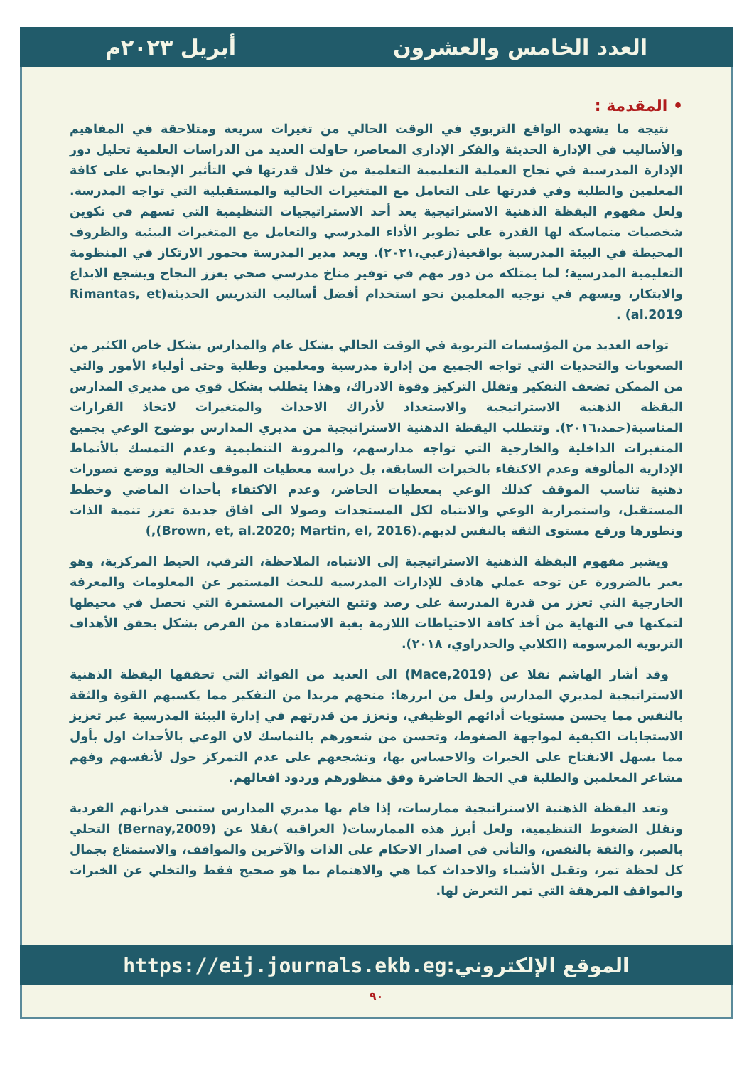العدد الخامس والعشرون أبريل ٢٠٢٣م
• المقدمة :
نتيجة ما يشهده الواقع التربوي في الوقت الحالي من تغيرات سريعة ومتلاحقة في المفاهيم والأساليب في الإدارة الحديثة والفكر الإداري المعاصر، حاولت العديد من الدراسات العلمية تحليل دور الإدارة المدرسية في نجاح العملية التعليمية التعلمية من خلال قدرتها في التأثير الإيجابي على كافة المعلمين والطلبة وفي قدرتها على التعامل مع المتغيرات الحالية والمستقبلية التي تواجه المدرسة. ولعل مفهوم اليقظة الذهنية الاستراتيجية يعد أحد الاستراتيجيات التنظيمية التي تسهم في تكوين شخصيات متماسكة لها القدرة على تطوير الأداء المدرسي والتعامل مع المتغيرات البيئية والظروف المحيطة في البيئة المدرسية بواقعية(زعبي،٢٠٢١). ويعد مدير المدرسة محمور الارتكاز في المنظومة التعليمية المدرسية؛ لما يمتلكه من دور مهم في توفير مناخ مدرسي صحي يعزز النجاح ويشجع الابداع والابتكار، ويسهم في توجيه المعلمين نحو استخدام أفضل أساليب التدريس الحديثة(Rimantas, et al.2019) .
تواجه العديد من المؤسسات التربوية في الوقت الحالي بشكل عام والمدارس بشكل خاص الكثير من الصعوبات والتحديات التي تواجه الجميع من إدارة مدرسية ومعلمين وطلبة وحتى أولياء الأمور والتي من الممكن تضعف التفكير وتقلل التركيز وقوة الادراك، وهذا يتطلب بشكل قوي من مديري المدارس اليقظة الذهنية الاستراتيجية والاستعداد لأدراك الاحداث والمتغيرات لاتخاذ القرارات المناسبة(حمد،٢٠١٦). وتتطلب اليقظة الذهنية الاستراتيجية من مديري المدارس بوضوح الوعي بجميع المتغيرات الداخلية والخارجية التي تواجه مدارسهم، والمرونة التنظيمية وعدم التمسك بالأنماط الإدارية المألوفة وعدم الاكتفاء بالخبرات السابقة، بل دراسة معطيات الموقف الحالية ووضع تصورات ذهنية تناسب الموقف كذلك الوعي بمعطيات الحاضر، وعدم الاكتفاء بأحداث الماضي وخطط المستقبل، واستمرارية الوعي والانتباه لكل المستجدات وصولا الى افاق جديدة تعزز تنمية الذات وتطورها ورفع مستوى الثقة بالنفس لديهم.(Brown, et, al.2020; Martin, el, 2016),)
ويشير مفهوم اليقظة الذهنية الاستراتيجية إلى الانتباه، الملاحظة، الترقب، الحيط المركزية، وهو يعبر بالضرورة عن توجه عملي هادف للإدارات المدرسية للبحث المستمر عن المعلومات والمعرفة الخارجية التي تعزز من قدرة المدرسة على رصد وتتبع التغيرات المستمرة التي تحصل في محيطها لتمكنها في النهاية من أخذ كافة الاحتياطات اللازمة بغية الاستفادة من الفرص بشكل يحقق الأهداف التربوية المرسومة (الكلابي والحدراوي، ٢٠١٨).
وقد أشار الهاشم نقلا عن (Mace,2019) الى العديد من الفوائد التي تحققها اليقظة الذهنية الاستراتيجية لمديري المدارس ولعل من ابرزها: منحهم مزيدا من التفكير مما يكسبهم القوة والثقة بالنفس مما يحسن مستويات أدائهم الوظيفي، وتعزز من قدرتهم في إدارة البيئة المدرسية عبر تعزيز الاستجابات الكيفية لمواجهة الضغوط، وتحسن من شعورهم بالتماسك لان الوعي بالأحداث اول بأول مما يسهل الانفتاح على الخبرات والاحساس بها، وتشجعهم على عدم التمركز حول لأنفسهم وفهم مشاعر المعلمين والطلبة في الحظ الحاضرة وفق منظورهم وردود افعالهم.
وتعد اليقظة الذهنية الاستراتيجية ممارسات، إذا قام بها مديري المدارس ستبنى قدراتهم الفردية وتقلل الضغوط التنظيمية، ولعل أبرز هذه الممارسات( العراقبة )نقلا عن (Bernay,2009) التحلي بالصبر، والثقة بالنفس، والتأني في اصدار الاحكام على الذات والآخرين والمواقف، والاستمتاع بجمال كل لحظة تمر، وتقبل الأشياء والاحداث كما هي والاهتمام بما هو صحيح فقط والتخلي عن الخبرات والمواقف المرهقة التي تمر التعرض لها.
الموقع الإلكتروني: https://eij.journals.ekb.eg
٩٠